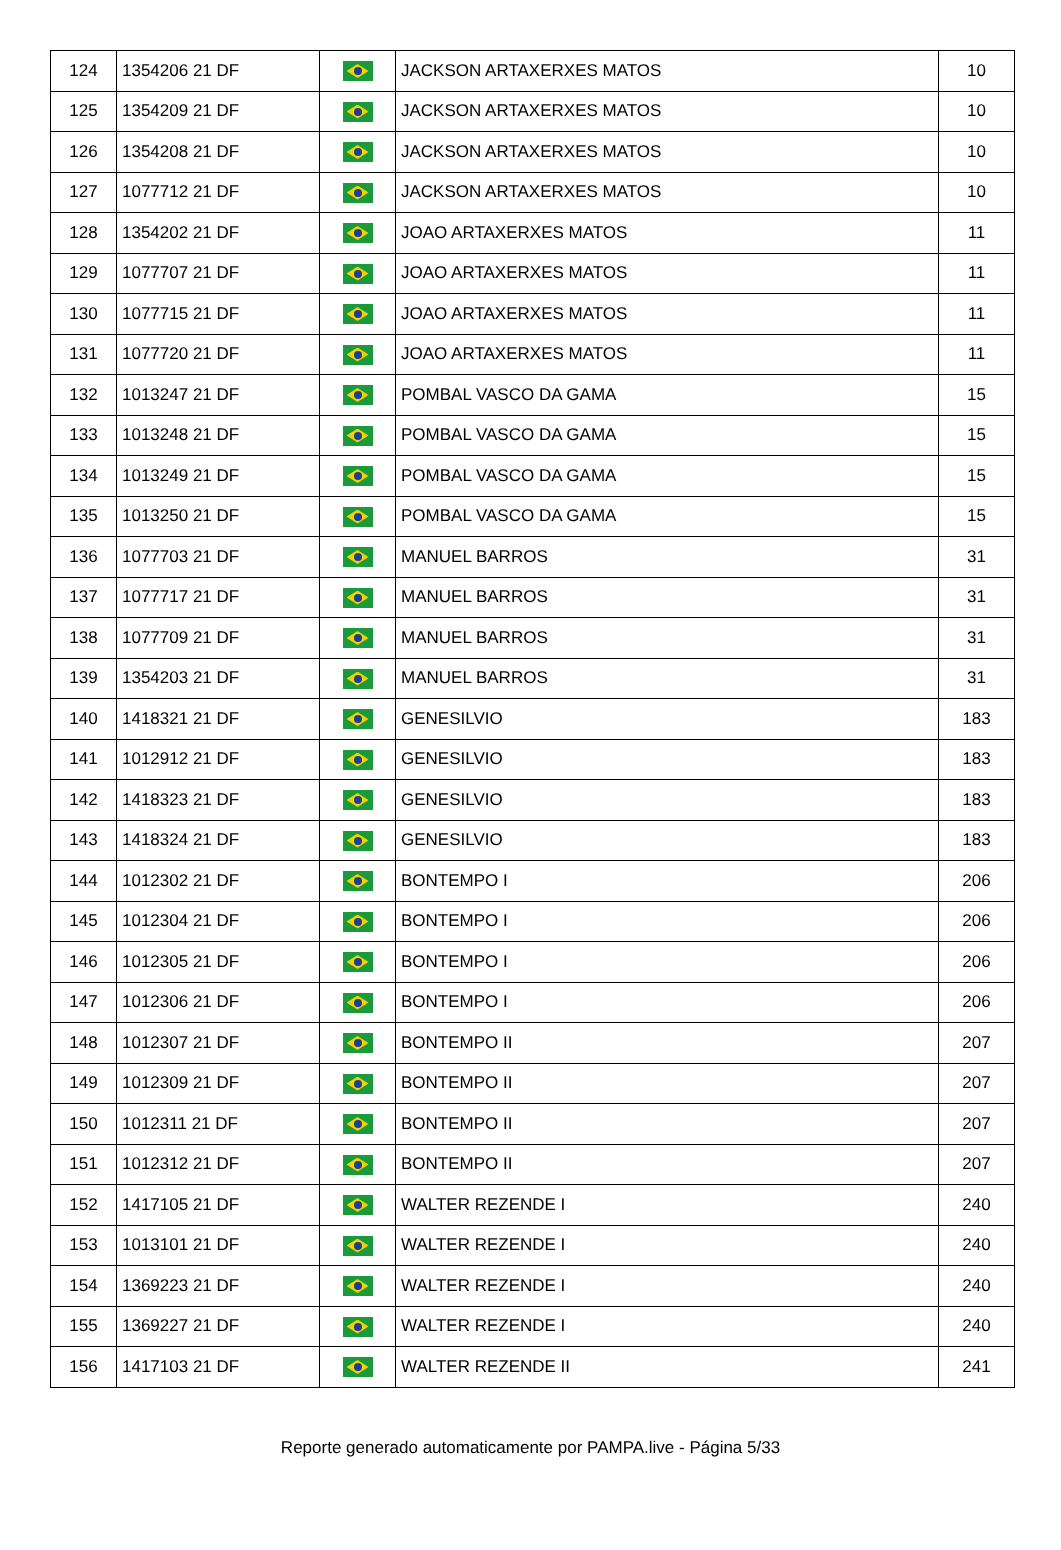| 124 | 1354206 21 DF | | JACKSON ARTAXERXES MATOS | 10 |
| 125 | 1354209 21 DF | | JACKSON ARTAXERXES MATOS | 10 |
| 126 | 1354208 21 DF | | JACKSON ARTAXERXES MATOS | 10 |
| 127 | 1077712 21 DF | | JACKSON ARTAXERXES MATOS | 10 |
| 128 | 1354202 21 DF | | JOAO ARTAXERXES MATOS | 11 |
| 129 | 1077707 21 DF | | JOAO ARTAXERXES MATOS | 11 |
| 130 | 1077715 21 DF | | JOAO ARTAXERXES MATOS | 11 |
| 131 | 1077720 21 DF | | JOAO ARTAXERXES MATOS | 11 |
| 132 | 1013247 21 DF | | POMBAL VASCO DA GAMA | 15 |
| 133 | 1013248 21 DF | | POMBAL VASCO DA GAMA | 15 |
| 134 | 1013249 21 DF | | POMBAL VASCO DA GAMA | 15 |
| 135 | 1013250 21 DF | | POMBAL VASCO DA GAMA | 15 |
| 136 | 1077703 21 DF | | MANUEL BARROS | 31 |
| 137 | 1077717 21 DF | | MANUEL BARROS | 31 |
| 138 | 1077709 21 DF | | MANUEL BARROS | 31 |
| 139 | 1354203 21 DF | | MANUEL BARROS | 31 |
| 140 | 1418321 21 DF | | GENESILVIO | 183 |
| 141 | 1012912 21 DF | | GENESILVIO | 183 |
| 142 | 1418323 21 DF | | GENESILVIO | 183 |
| 143 | 1418324 21 DF | | GENESILVIO | 183 |
| 144 | 1012302 21 DF | | BONTEMPO I | 206 |
| 145 | 1012304 21 DF | | BONTEMPO I | 206 |
| 146 | 1012305 21 DF | | BONTEMPO I | 206 |
| 147 | 1012306 21 DF | | BONTEMPO I | 206 |
| 148 | 1012307 21 DF | | BONTEMPO II | 207 |
| 149 | 1012309 21 DF | | BONTEMPO II | 207 |
| 150 | 1012311 21 DF | | BONTEMPO II | 207 |
| 151 | 1012312 21 DF | | BONTEMPO II | 207 |
| 152 | 1417105 21 DF | | WALTER REZENDE I | 240 |
| 153 | 1013101 21 DF | | WALTER REZENDE I | 240 |
| 154 | 1369223 21 DF | | WALTER REZENDE I | 240 |
| 155 | 1369227 21 DF | | WALTER REZENDE I | 240 |
| 156 | 1417103 21 DF | | WALTER REZENDE II | 241 |
Reporte generado automaticamente por PAMPA.live - Página 5/33